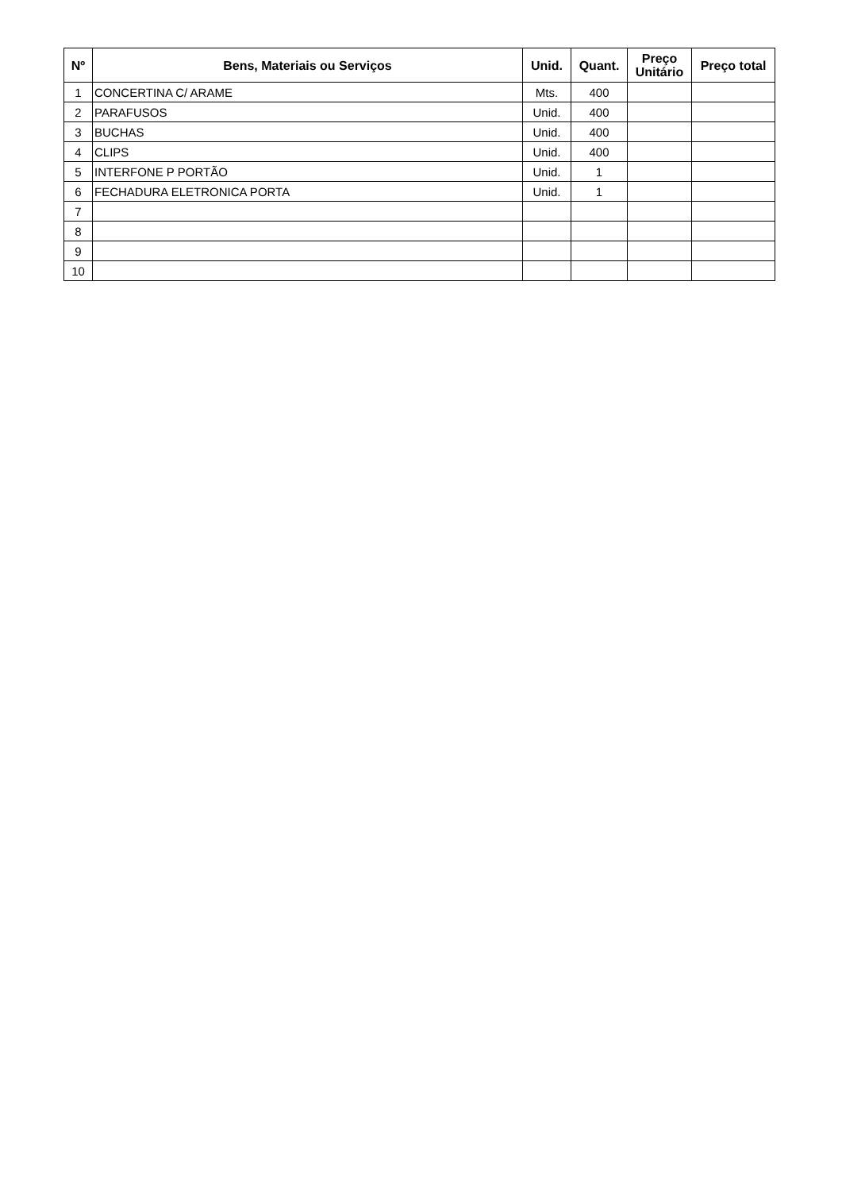| Nº | Bens, Materiais ou Serviços | Unid. | Quant. | Preço Unitário | Preço total |
| --- | --- | --- | --- | --- | --- |
| 1 | CONCERTINA C/ ARAME | Mts. | 400 | | |
| 2 | PARAFUSOS | Unid. | 400 | | |
| 3 | BUCHAS | Unid. | 400 | | |
| 4 | CLIPS | Unid. | 400 | | |
| 5 | INTERFONE P PORTÃO | Unid. | 1 | | |
| 6 | FECHADURA ELETRONICA PORTA | Unid. | 1 | | |
| 7 | | | | | |
| 8 | | | | | |
| 9 | | | | | |
| 10 | | | | | |